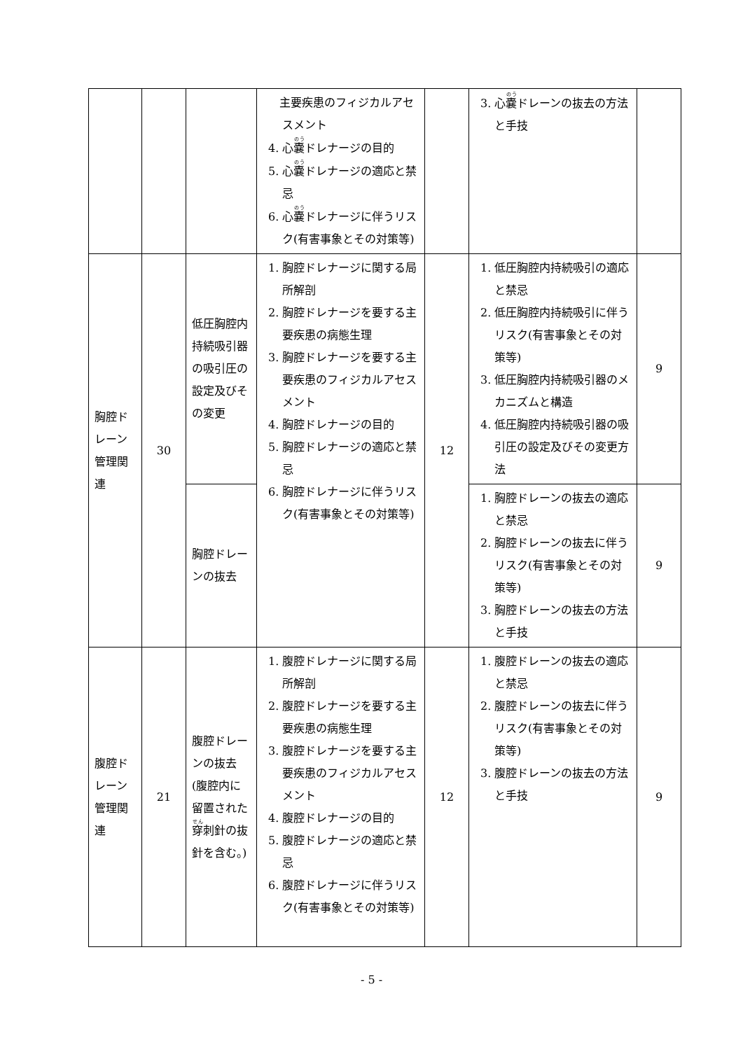| | | | 主要疾患のフィジカルアセスメント 4. 心 嚢 ドレナージの目的 5. 心 嚢 ドレナージの適応と禁忌 6. 心 嚢 ドレナージに伴うリスク(有害事象とその対策等) | | 3. 心 嚢 ドレーンの抜去の方法と手技 | |
| 胸腔ドレーン管理関連 | 30 | 低圧胸腔内持続吸引器の吸引圧の設定及びその変更 | 1. 胸腔ドレナージに関する局所解剖 2. 胸腔ドレナージを要する主要疾患の病態生理 3. 胸腔ドレナージを要する主要疾患のフィジカルアセスメント 4. 胸腔ドレナージの目的 5. 胸腔ドレナージの適応と禁忌 6. 胸腔ドレナージに伴うリスク(有害事象とその対策等) | 12 | 1. 低圧胸腔内持続吸引の適応と禁忌 2. 低圧胸腔内持続吸引に伴うリスク(有害事象とその対策等) 3. 低圧胸腔内持続吸引器のメカニズムと構造 4. 低圧胸腔内持続吸引器の吸引圧の設定及びその変更方法 | 9 |
| | | 胸腔ドレーンの抜去 | | | 1. 胸腔ドレーンの抜去の適応と禁忌 2. 胸腔ドレーンの抜去に伴うリスク(有害事象とその対策等) 3. 胸腔ドレーンの抜去の方法と手技 | 9 |
| 腹腔ドレーン管理関連 | 21 | 腹腔ドレーンの抜去(腹腔内に留置された 穿 刺針の抜針を含む。) | 1. 腹腔ドレナージに関する局所解剖 2. 腹腔ドレナージを要する主要疾患の病態生理 3. 腹腔ドレナージを要する主要疾患のフィジカルアセスメント 4. 腹腔ドレナージの目的 5. 腹腔ドレナージの適応と禁忌 6. 腹腔ドレナージに伴うリスク(有害事象とその対策等) | 12 | 1. 腹腔ドレーンの抜去の適応と禁忌 2. 腹腔ドレーンの抜去に伴うリスク(有害事象とその対策等) 3. 腹腔ドレーンの抜去の方法と手技 | 9 |
- 5 -